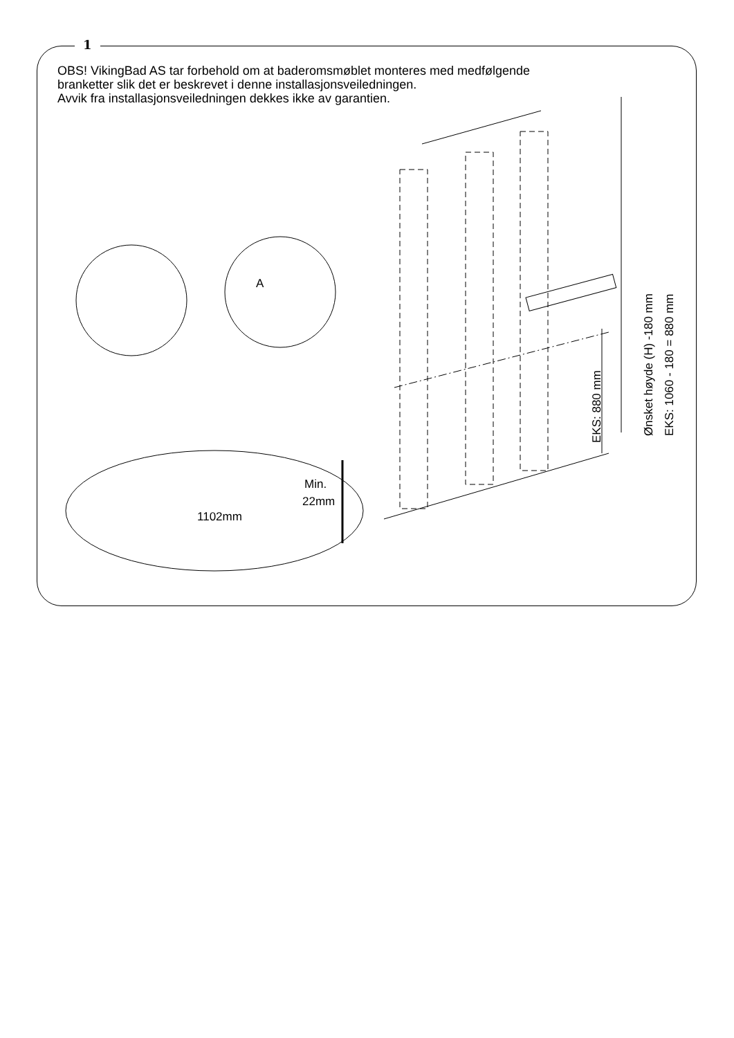1
OBS! VikingBad AS tar forbehold om at baderomsmøblet monteres med medfølgende
branketter slik det er beskrevet i denne installasjonsveiledningen.
Avvik fra installasjonsveiledningen dekkes ikke av garantien.
A
Min.
22mm
1102mm
EKS: 880 mm
Ønsket høyde (H) -180 mm
EKS: 1060 - 180 = 880 mm